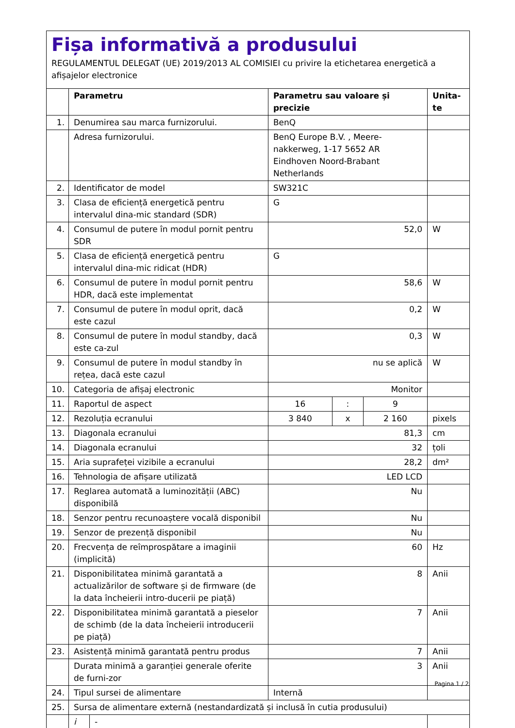Fișa informativă a produsului
REGULAMENTUL DELEGAT (UE) 2019/2013 AL COMISIEI cu privire la etichetarea energetică a afișajelor electronice
| | Parametru | | Parametru sau valoare și precizie | | | Unita-te |
| --- | --- | --- | --- | --- | --- | --- |
| 1. | Denumirea sau marca furnizorului. | | BenQ | | | |
| | Adresa furnizorului. | | BenQ Europe B.V. , Meere-nakkerweg, 1-17 5652 AR Eindhoven Noord-Brabant Netherlands | | | |
| 2. | Identificator de model | | SW321C | | | |
| 3. | Clasa de eficiență energetică pentru intervalul dina-mic standard (SDR) | | G | | | |
| 4. | Consumul de putere în modul pornit pentru SDR | | 52,0 | | | W |
| 5. | Clasa de eficiență energetică pentru intervalul dina-mic ridicat (HDR) | | G | | | |
| 6. | Consumul de putere în modul pornit pentru HDR, dacă este implementat | | 58,6 | | | W |
| 7. | Consumul de putere în modul oprit, dacă este cazul | | 0,2 | | | W |
| 8. | Consumul de putere în modul standby, dacă este ca-zul | | 0,3 | | | W |
| 9. | Consumul de putere în modul standby în rețea, dacă este cazul | | nu se aplică | | | W |
| 10. | Categoria de afișaj electronic | | Monitor | | | |
| 11. | Raportul de aspect | | 16 | : | 9 | |
| 12. | Rezoluția ecranului | | 3 840 | x | 2 160 | pixels |
| 13. | Diagonala ecranului | | 81,3 | | | cm |
| 14. | Diagonala ecranului | | 32 | | | țoli |
| 15. | Aria suprafeței vizibile a ecranului | | 28,2 | | | dm² |
| 16. | Tehnologia de afișare utilizată | | LED LCD | | | |
| 17. | Reglarea automată a luminozității (ABC) disponibilă | | Nu | | | |
| 18. | Senzor pentru recunoaștere vocală disponibil | | Nu | | | |
| 19. | Senzor de prezență disponibil | | Nu | | | |
| 20. | Frecvența de reîmprospătare a imaginii (implicită) | | 60 | | | Hz |
| 21. | Disponibilitatea minimă garantată a actualizărilor de software și de firmware (de la data încheierii intro-ducerii pe piață) | | 8 | | | Anii |
| 22. | Disponibilitatea minimă garantată a pieselor de schimb (de la data încheierii introducerii pe piață) | | 7 | | | Anii |
| 23. | Asistență minimă garantată pentru produs | | 7 | | | Anii |
| | Durata minimă a garanției generale oferite de furni-zor | | 3 | | | Anii |
| 24. | Tipul sursei de alimentare | | Internă | | | |
| 25. | Sursa de alimentare externă (nestandardizată și inclusă în cutia produsului) | | | | | |
| | i | - | | | | |
Pagina 1 / 2